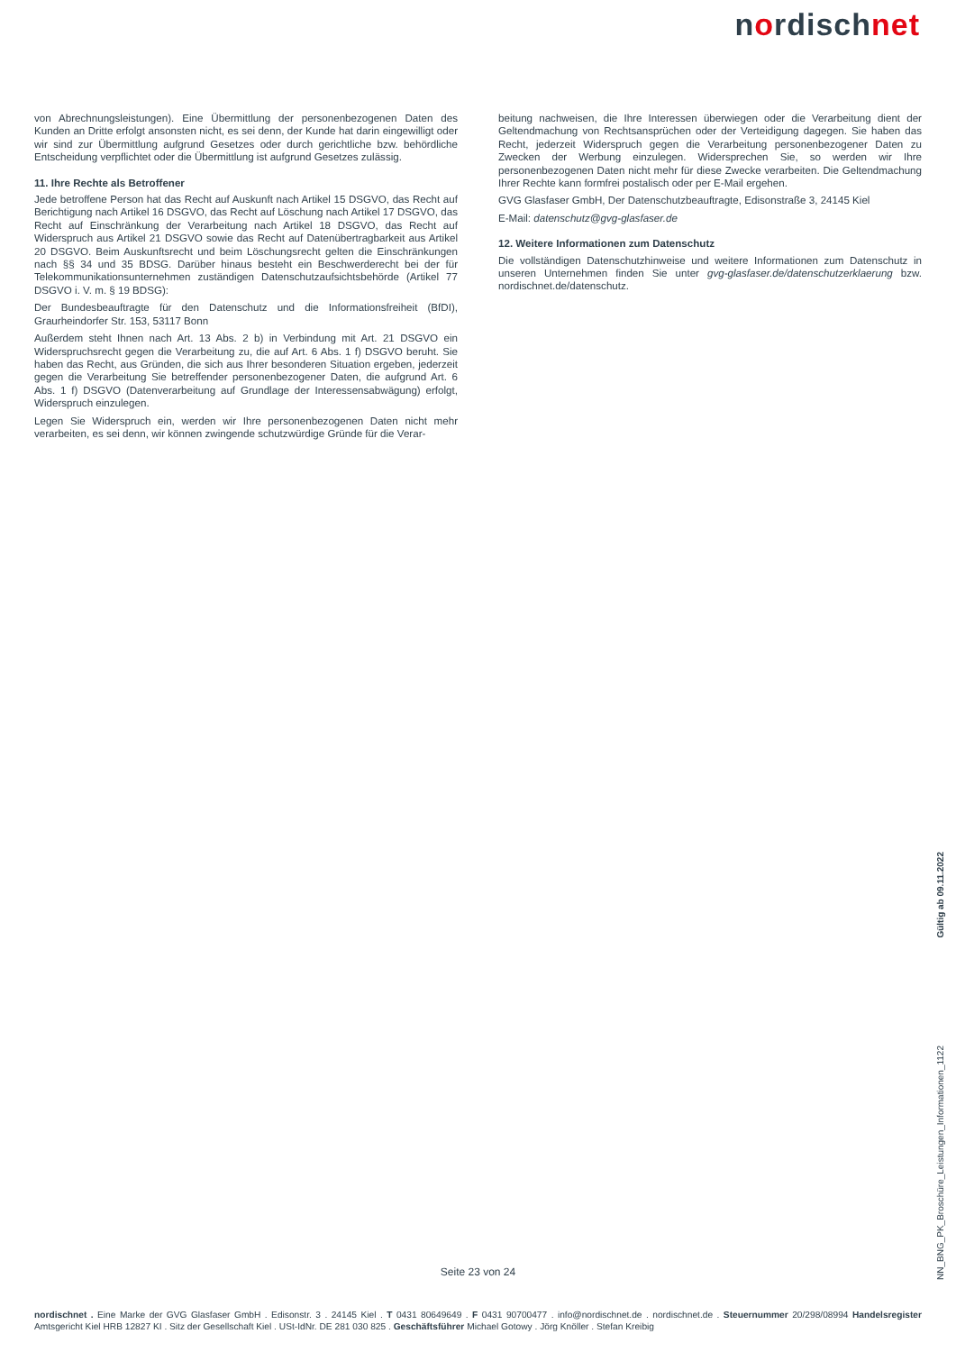nordischnet
von Abrechnungsleistungen). Eine Übermittlung der personenbezogenen Daten des Kunden an Dritte erfolgt ansonsten nicht, es sei denn, der Kunde hat darin eingewilligt oder wir sind zur Übermittlung aufgrund Gesetzes oder durch gerichtliche bzw. behördliche Entscheidung verpflichtet oder die Übermittlung ist aufgrund Gesetzes zulässig.
11. Ihre Rechte als Betroffener
Jede betroffene Person hat das Recht auf Auskunft nach Artikel 15 DSGVO, das Recht auf Berichtigung nach Artikel 16 DSGVO, das Recht auf Löschung nach Artikel 17 DSGVO, das Recht auf Einschränkung der Verarbeitung nach Artikel 18 DSGVO, das Recht auf Widerspruch aus Artikel 21 DSGVO sowie das Recht auf Datenübertragbarkeit aus Artikel 20 DSGVO. Beim Auskunftsrecht und beim Löschungsrecht gelten die Einschränkungen nach §§ 34 und 35 BDSG. Darüber hinaus besteht ein Beschwerderecht bei der für Telekommunikationsunternehmen zuständigen Datenschutzaufsichtsbehörde (Artikel 77 DSGVO i. V. m. § 19 BDSG):
Der Bundesbeauftragte für den Datenschutz und die Informationsfreiheit (BfDI), Graurheindorfer Str. 153, 53117 Bonn
Außerdem steht Ihnen nach Art. 13 Abs. 2 b) in Verbindung mit Art. 21 DSGVO ein Widerspruchsrecht gegen die Verarbeitung zu, die auf Art. 6 Abs. 1 f) DSGVO beruht. Sie haben das Recht, aus Gründen, die sich aus Ihrer besonderen Situation ergeben, jederzeit gegen die Verarbeitung Sie betreffender personenbezogener Daten, die aufgrund Art. 6 Abs. 1 f) DSGVO (Datenverarbeitung auf Grundlage der Interessensabwägung) erfolgt, Widerspruch einzulegen.
Legen Sie Widerspruch ein, werden wir Ihre personenbezogenen Daten nicht mehr verarbeiten, es sei denn, wir können zwingende schutzwürdige Gründe für die Verar-
beitung nachweisen, die Ihre Interessen überwiegen oder die Verarbeitung dient der Geltendmachung von Rechtsansprüchen oder der Verteidigung dagegen. Sie haben das Recht, jederzeit Widerspruch gegen die Verarbeitung personenbezogener Daten zu Zwecken der Werbung einzulegen. Widersprechen Sie, so werden wir Ihre personenbezogenen Daten nicht mehr für diese Zwecke verarbeiten. Die Geltendmachung Ihrer Rechte kann formfrei postalisch oder per E-Mail ergehen.
GVG Glasfaser GmbH, Der Datenschutzbeauftragte, Edisonstraße 3, 24145 Kiel
E-Mail: datenschutz@gvg-glasfaser.de
12. Weitere Informationen zum Datenschutz
Die vollständigen Datenschutzhinweise und weitere Informationen zum Datenschutz in unseren Unternehmen finden Sie unter gvg-glasfaser.de/datenschutzerklaerung bzw. nordischnet.de/datenschutz.
Gültig ab 09.11.2022
NN_BNG_PK_Broschüre_Leistungen_Informationen_1122
Seite 23 von 24
nordischnet . Eine Marke der GVG Glasfaser GmbH . Edisonstr. 3 . 24145 Kiel . T 0431 80649649 . F 0431 90700477 . info@nordischnet.de . nordischnet.de . Steuernummer 20/298/08994 Handelsregister Amtsgericht Kiel HRB 12827 KI . Sitz der Gesellschaft Kiel . USt-IdNr. DE 281 030 825 . Geschäftsführer Michael Gotowy . Jörg Knöller . Stefan Kreibig